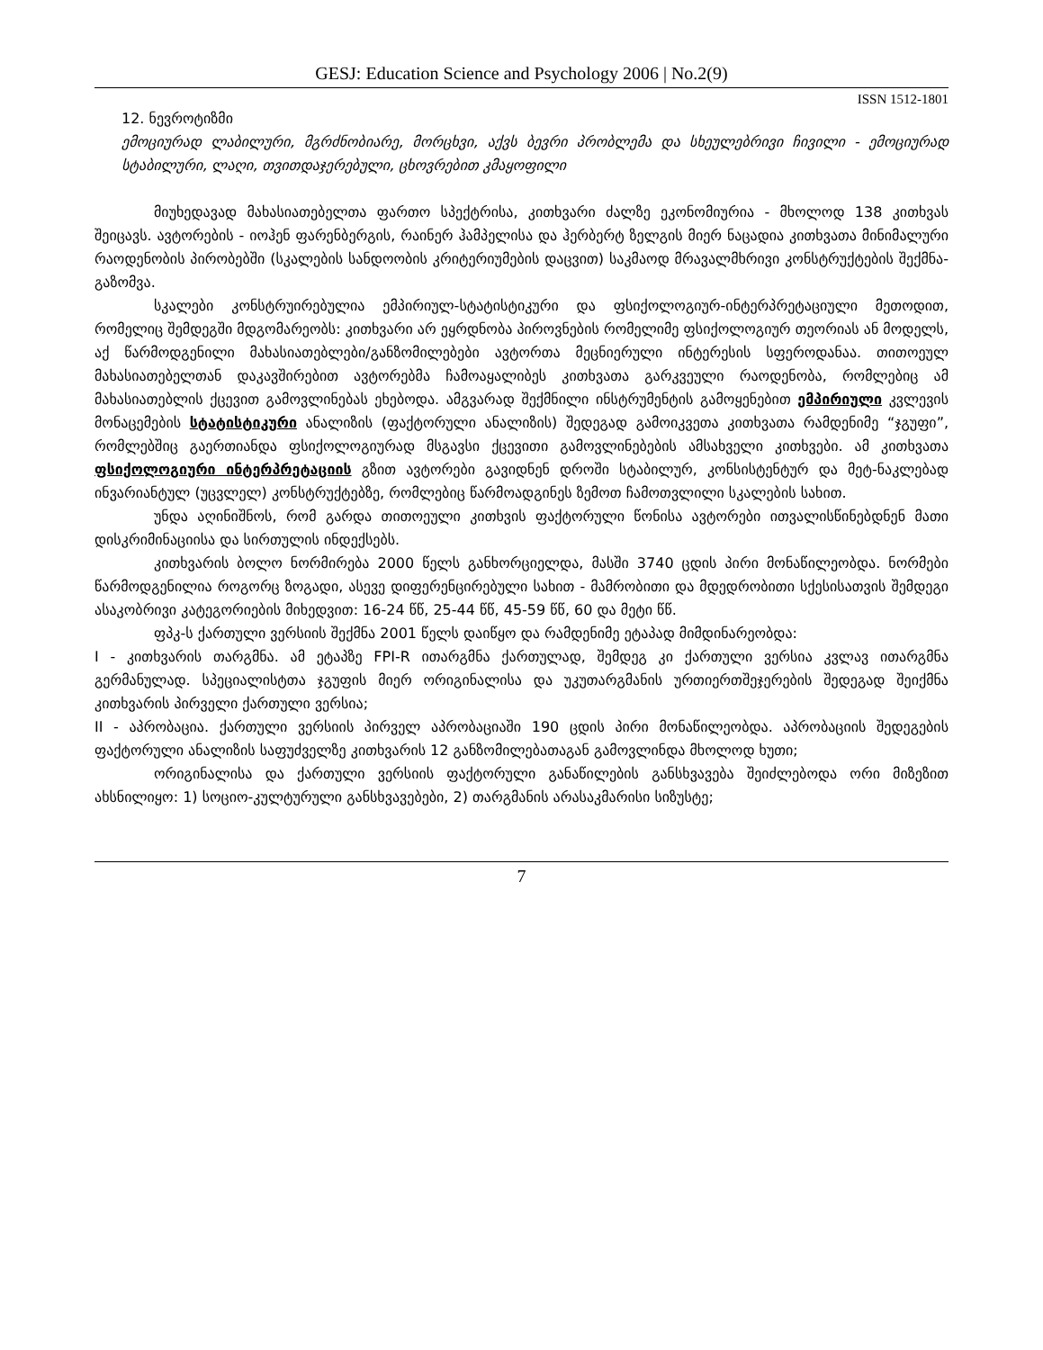GESJ: Education Science and Psychology 2006 | No.2(9)
ISSN 1512-1801
12. ნევროტიზმი
ემოციურად ლაბილური, მგრძნობიარე, მორცხვი, აქვს ბევრი პრობლემა და სხეულებრივი ჩივილი - ემოციურად სტაბილური, ლაღი, თვითდაჯერებული, ცხოვრებით კმაყოფილი
მიუხედავად მახასიათებელთა ფართო სპექტრისა, კითხვარი ძალზე ეკონომიურია - მხოლოდ 138 კითხვას შეიცავს. ავტორების - იოჰენ ფარენბერგის, რაინერ ჰამპელისა და ჰერბერტ ზელგის მიერ ნაცადია კითხვათა მინიმალური რაოდენობის პირობებში (სკალების სანდოობის კრიტერიუმების დაცვით) საკმაოდ მრავალმხრივი კონსტრუქტების შექმნა-გაზომვა.
სკალები კონსტრუირებულია ემპირიულ-სტატისტიკური და ფსიქოლოგიურ-ინტერპრეტაციული მეთოდით, რომელიც შემდეგში მდგომარეობს: კითხვარი არ ეყრდნობა პიროვნების რომელიმე ფსიქოლოგიურ თეორიას ან მოდელს, აქ წარმოდგენილი მახასიათებლები/განზომილებები ავტორთა მეცნიერული ინტერესის სფეროდანაა. თითოეულ მახასიათებელთან დაკავშირებით ავტორებმა ჩამოაყალიბეს კითხვათა გარკვეული რაოდენობა, რომლებიც ამ მახასიათებლის ქცევით გამოვლინებას ეხებოდა. ამგვარად შექმნილი ინსტრუმენტის გამოყენებით ემპირიული კვლევის მონაცემების სტატისტიკური ანალიზის (ფაქტორული ანალიზის) შედეგად გამოიკვეთა კითხვათა რამდენიმე “ჯგუფი”, რომლებშიც გაერთიანდა ფსიქოლოგიურად მსგავსი ქცევითი გამოვლინებების ამსახველი კითხვები. ამ კითხვათა ფსიქოლოგიური ინტერპრეტაციის გზით ავტორები გავიდნენ დროში სტაბილურ, კონსისტენტურ და მეტ-ნაკლებად ინვარიანტულ (უცვლელ) კონსტრუქტებზე, რომლებიც წარმოადგინეს ზემოთ ჩამოთვლილი სკალების სახით.
უნდა აღინიშნოს, რომ გარდა თითოეული კითხვის ფაქტორული წონისა ავტორები ითვალისწინებდნენ მათი დისკრიმინაციისა და სირთულის ინდექსებს.
კითხვარის ბოლო ნორმირება 2000 წელს განხორციელდა, მასში 3740 ცდის პირი მონაწილეობდა. ნორმები წარმოდგენილია როგორც ზოგადი, ასევე დიფერენცირებული სახით - მამრობითი და მდედრობითი სქესისათვის შემდეგი ასაკობრივი კატეგორიების მიხედვით: 16-24 წწ, 25-44 წწ, 45-59 წწ, 60 და მეტი წწ.
ფპკ-ს ქართული ვერსიის შექმნა 2001 წელს დაიწყო და რამდენიმე ეტაპად მიმდინარეობდა:
I - კითხვარის თარგმნა. ამ ეტაპზე FPI-R ითარგმნა ქართულად, შემდეგ კი ქართული ვერსია კვლავ ითარგმნა გერმანულად. სპეციალისტთა ჯგუფის მიერ ორიგინალისა და უკუთარგმანის ურთიერთშეჯერების შედეგად შეიქმნა კითხვარის პირველი ქართული ვერსია;
II - აპრობაცია. ქართული ვერსიის პირველ აპრობაციაში 190 ცდის პირი მონაწილეობდა. აპრობაციის შედეგების ფაქტორული ანალიზის საფუძველზე კითხვარის 12 განზომილებათაგან გამოვლინდა მხოლოდ ხუთი;
ორიგინალისა და ქართული ვერსიის ფაქტორული განაწილების განსხვავება შეიძლებოდა ორი მიზეზით ახსნილიყო: 1) სოციო-კულტურული განსხვავებები, 2) თარგმანის არასაკმარისი სიზუსტე;
7